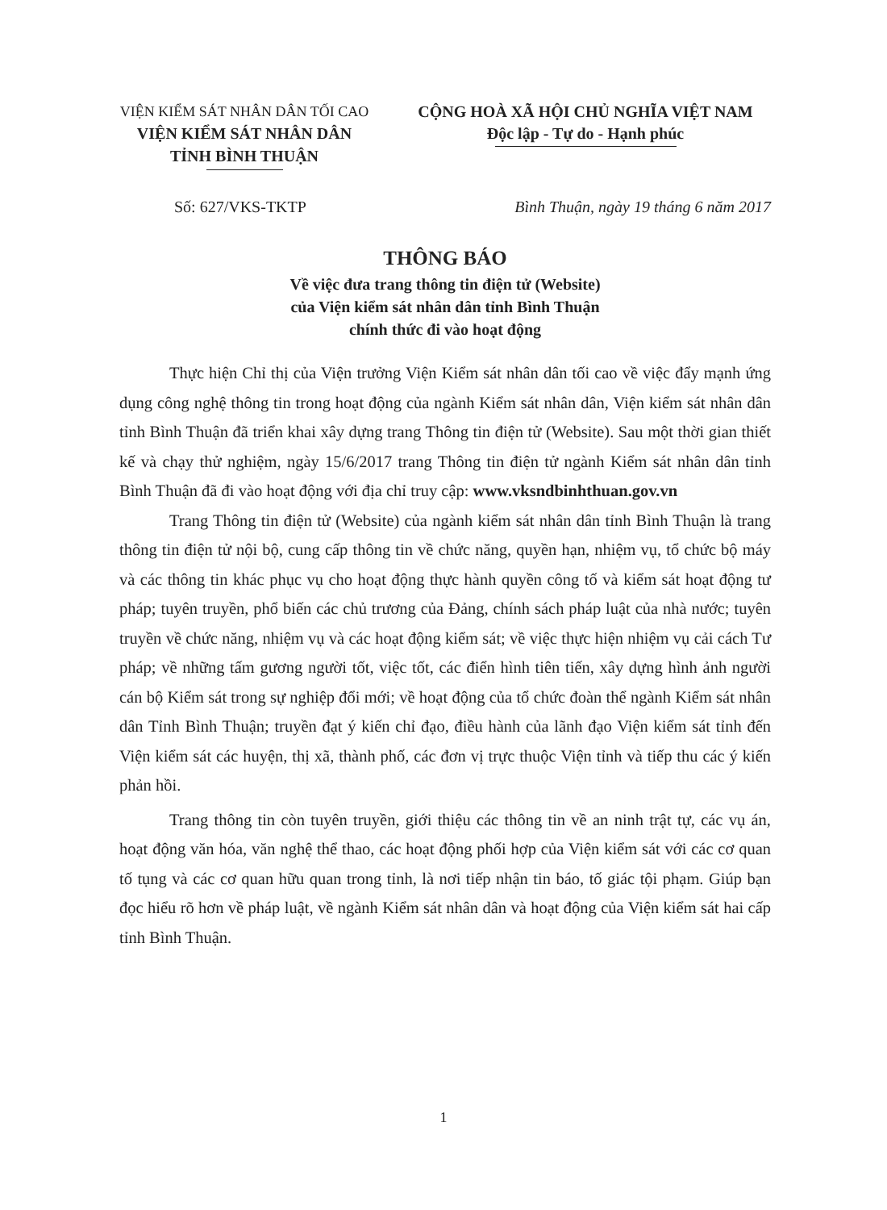VIỆN KIỂM SÁT NHÂN DÂN TỐI CAO
VIỆN KIỂM SÁT NHÂN DÂN
TỈNH BÌNH THUẬN
CỘNG HOÀ XÃ HỘI CHỦ NGHĨA VIỆT NAM
Độc lập - Tự do - Hạnh phúc
Số: 627/VKS-TKTP Bình Thuận, ngày 19 tháng 6 năm 2017
THÔNG BÁO
Về việc đưa trang thông tin điện tử (Website)
của Viện kiểm sát nhân dân tỉnh Bình Thuận
chính thức đi vào hoạt động
Thực hiện Chỉ thị của Viện trưởng Viện Kiểm sát nhân dân tối cao về việc đẩy mạnh ứng dụng công nghệ thông tin trong hoạt động của ngành Kiểm sát nhân dân, Viện kiểm sát nhân dân tỉnh Bình Thuận đã triển khai xây dựng trang Thông tin điện tử (Website). Sau một thời gian thiết kế và chạy thử nghiệm, ngày 15/6/2017 trang Thông tin điện tử ngành Kiểm sát nhân dân tỉnh Bình Thuận đã đi vào hoạt động với địa chỉ truy cập: www.vksndbinhthuan.gov.vn
Trang Thông tin điện tử (Website) của ngành kiểm sát nhân dân tỉnh Bình Thuận là trang thông tin điện tử nội bộ, cung cấp thông tin về chức năng, quyền hạn, nhiệm vụ, tổ chức bộ máy và các thông tin khác phục vụ cho hoạt động thực hành quyền công tố và kiểm sát hoạt động tư pháp; tuyên truyền, phổ biến các chủ trương của Đảng, chính sách pháp luật của nhà nước; tuyên truyền về chức năng, nhiệm vụ và các hoạt động kiểm sát; về việc thực hiện nhiệm vụ cải cách Tư pháp; về những tấm gương người tốt, việc tốt, các điển hình tiên tiến, xây dựng hình ảnh người cán bộ Kiểm sát trong sự nghiệp đổi mới; về hoạt động của tổ chức đoàn thể ngành Kiểm sát nhân dân Tỉnh Bình Thuận; truyền đạt ý kiến chỉ đạo, điều hành của lãnh đạo Viện kiểm sát tỉnh đến Viện kiểm sát các huyện, thị xã, thành phố, các đơn vị trực thuộc Viện tỉnh và tiếp thu các ý kiến phản hồi.
Trang thông tin còn tuyên truyền, giới thiệu các thông tin về an ninh trật tự, các vụ án, hoạt động văn hóa, văn nghệ thể thao, các hoạt động phối hợp của Viện kiểm sát với các cơ quan tố tụng và các cơ quan hữu quan trong tỉnh, là nơi tiếp nhận tin báo, tố giác tội phạm. Giúp bạn đọc hiểu rõ hơn về pháp luật, về ngành Kiểm sát nhân dân và hoạt động của Viện kiểm sát hai cấp tỉnh Bình Thuận.
1